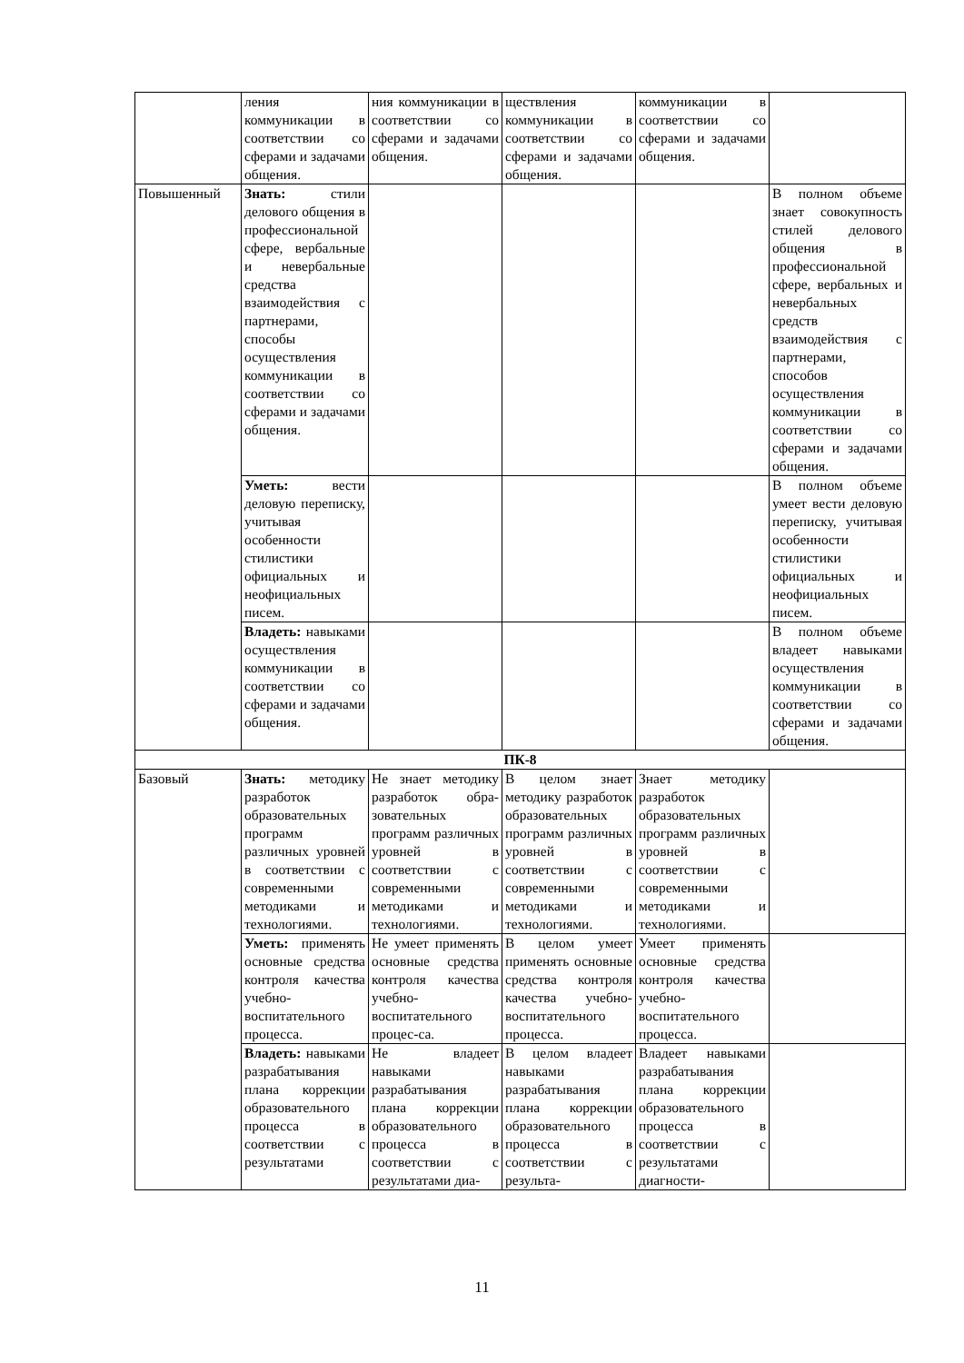| | ления коммуникации в соответствии со сферами и задачами общения. | ния коммуникации в соответствии со сферами и задачами общения. | ществления коммуникации в соответствии со сферами и задачами общения. | коммуникации в соответствии со сферами и задачами общения. | |
| Повышенный | Знать: стили делового общения в профессиональной сфере, вербальные и невербальные средства взаимодействия с партнерами, способы осуществления коммуникации в соответствии со сферами и задачами общения. | | | | В полном объеме знает совокупность стилей делового общения в профессиональной сфере, вербальных и невербальных средств взаимодействия с партнерами, способов осуществления коммуникации в соответствии со сферами и задачами общения. |
| | Уметь: вести деловую переписку, учитывая особенности стилистики официальных и неофициальных писем. | | | | В полном объеме умеет вести деловую переписку, учитывая особенности стилистики официальных и неофициальных писем. |
| | Владеть: навыками осуществления коммуникации в соответствии со сферами и задачами общения. | | | | В полном объеме владеет навыками осуществления коммуникации в соответствии со сферами и задачами общения. |
| ПК-8 | | | | | |
| Базовый | Знать: методику разработок образовательных программ различных уровней в соответствии с современными методиками и технологиями. | Не знает методику разработок обра-зовательных программ различных уровней в соответствии с современными методиками и технологиями. | В целом знает методику разработок образовательных программ различных уровней в соответствии с современными методиками и технологиями. | Знает методику разработок образовательных программ различных уровней в соответствии с современными методиками и технологиями. | |
| | Уметь: применять основные средства контроля качества учебно- воспитательного процесса. | Не умеет применять основные средства контроля качества учебно-воспитательного процес-са. | В целом умеет применять основные средства контроля качества учебно- воспитательного процесса. | Умеет применять основные средства контроля качества учебно-воспитательного процесса. | |
| | Владеть: навыками разрабатывания плана коррекции образовательного процесса в соответствии с результатами | Не владеет навыками разрабатывания плана коррекции образовательного процесса в соответствии с результатами диа- | В целом владеет навыками разрабатывания плана коррекции образовательного процесса в соответствии с результа- | Владеет навыками разрабатывания плана коррекции образовательного процесса в соответствии с результатами диагности- | |
11